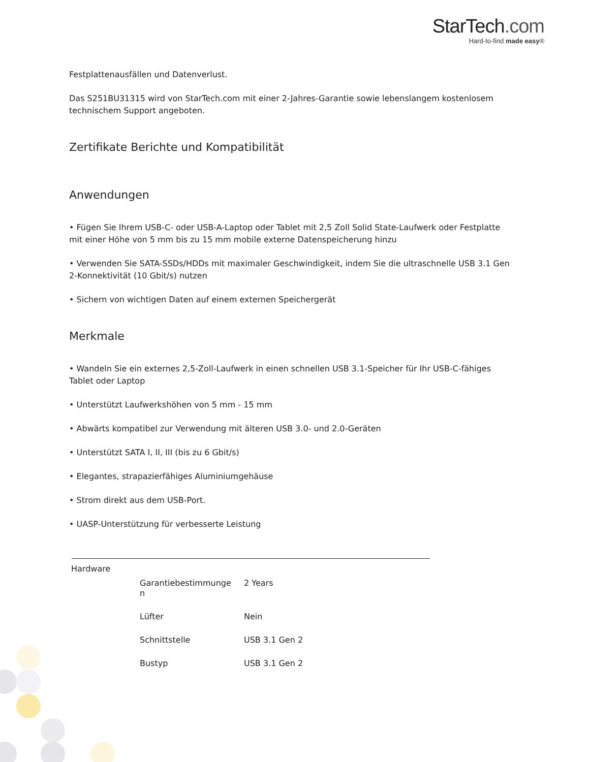StarTech.com
Hard-to-find made easy®
Festplattenausfällen und Datenverlust.
Das S251BU31315 wird von StarTech.com mit einer 2-Jahres-Garantie sowie lebenslangem kostenlosem technischem Support angeboten.
Zertifikate Berichte und Kompatibilität
Anwendungen
• Fügen Sie Ihrem USB-C- oder USB-A-Laptop oder Tablet mit 2,5 Zoll Solid State-Laufwerk oder Festplatte mit einer Höhe von 5 mm bis zu 15 mm mobile externe Datenspeicherung hinzu
• Verwenden Sie SATA-SSDs/HDDs mit maximaler Geschwindigkeit, indem Sie die ultraschnelle USB 3.1 Gen 2-Konnektivität (10 Gbit/s) nutzen
• Sichern von wichtigen Daten auf einem externen Speichergerät
Merkmale
• Wandeln Sie ein externes 2,5-Zoll-Laufwerk in einen schnellen USB 3.1-Speicher für Ihr USB-C-fähiges Tablet oder Laptop
• Unterstützt Laufwerkshöhen von 5 mm - 15 mm
• Abwärts kompatibel zur Verwendung mit älteren USB 3.0- und 2.0-Geräten
• Unterstützt SATA I, II, III (bis zu 6 Gbit/s)
• Elegantes, strapazierfähiges Aluminiumgehäuse
• Strom direkt aus dem USB-Port.
• UASP-Unterstützung für verbesserte Leistung
| Hardware | | |
| | Garantiebestimmunge n | 2 Years |
| | Lüfter | Nein |
| | Schnittstelle | USB 3.1 Gen 2 |
| | Bustyp | USB 3.1 Gen 2 |